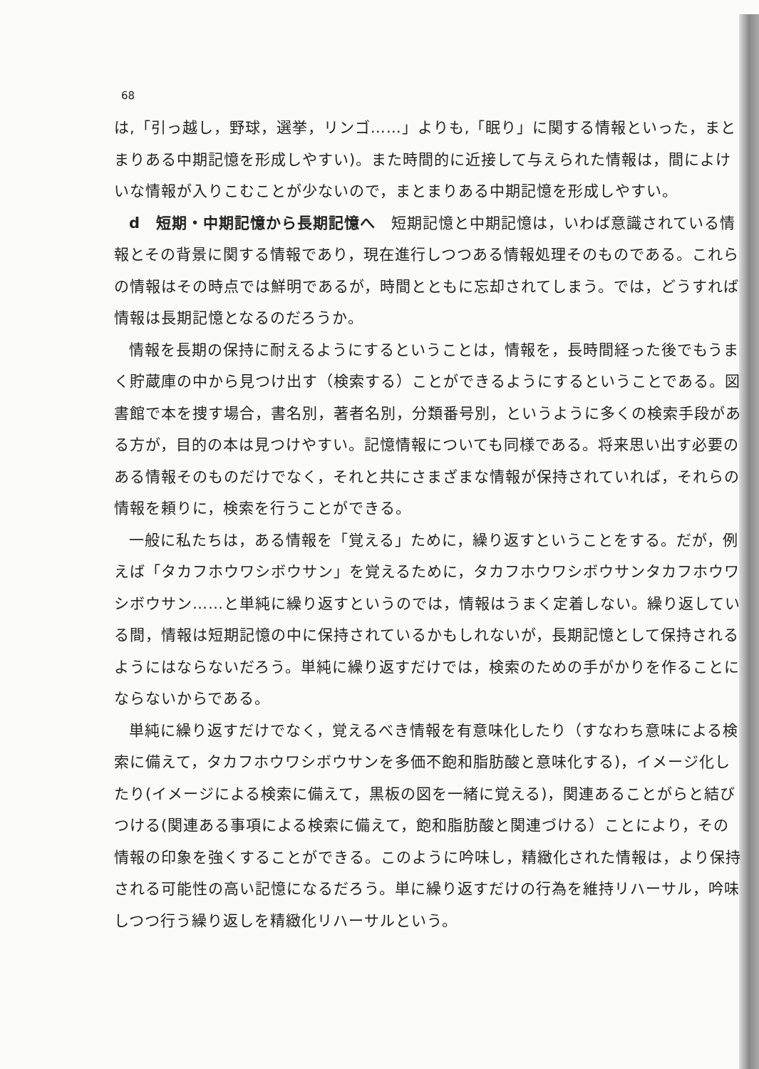68
は,「引っ越し，野球，選挙，リンゴ……」よりも,「眠り」に関する情報といった，まとまりある中期記憶を形成しやすい)。また時間的に近接して与えられた情報は，間によけいな情報が入りこむことが少ないので，まとまりある中期記憶を形成しやすい。
d　短期・中期記憶から長期記憶へ　短期記憶と中期記憶は，いわば意識されている情報とその背景に関する情報であり，現在進行しつつある情報処理そのものである。これらの情報はその時点では鮮明であるが，時間とともに忘却されてしまう。では，どうすれば情報は長期記憶となるのだろうか。
情報を長期の保持に耐えるようにするということは，情報を，長時間経った後でもうまく貯蔵庫の中から見つけ出す（検索する）ことができるようにするということである。図書館で本を捜す場合，書名別，著者名別，分類番号別，というように多くの検索手段がある方が，目的の本は見つけやすい。記憶情報についても同様である。将来思い出す必要のある情報そのものだけでなく，それと共にさまざまな情報が保持されていれば，それらの情報を頼りに，検索を行うことができる。
一般に私たちは，ある情報を「覚える」ために，繰り返すということをする。だが，例えば「タカフホウワシボウサン」を覚えるために，タカフホウワシボウサンタカフホウワシボウサン……と単純に繰り返すというのでは，情報はうまく定着しない。繰り返している間，情報は短期記憶の中に保持されているかもしれないが，長期記憶として保持されるようにはならないだろう。単純に繰り返すだけでは，検索のための手がかりを作ることにならないからである。
単純に繰り返すだけでなく，覚えるべき情報を有意味化したり（すなわち意味による検索に備えて，タカフホウワシボウサンを多価不飽和脂肪酸と意味化する)，イメージ化したり(イメージによる検索に備えて，黒板の図を一緒に覚える)，関連あることがらと結びつける(関連ある事項による検索に備えて，飽和脂肪酸と関連づける）ことにより，その情報の印象を強くすることができる。このように吟味し，精緻化された情報は，より保持される可能性の高い記憶になるだろう。単に繰り返すだけの行為を維持リハーサル，吟味しつつ行う繰り返しを精緻化リハーサルという。